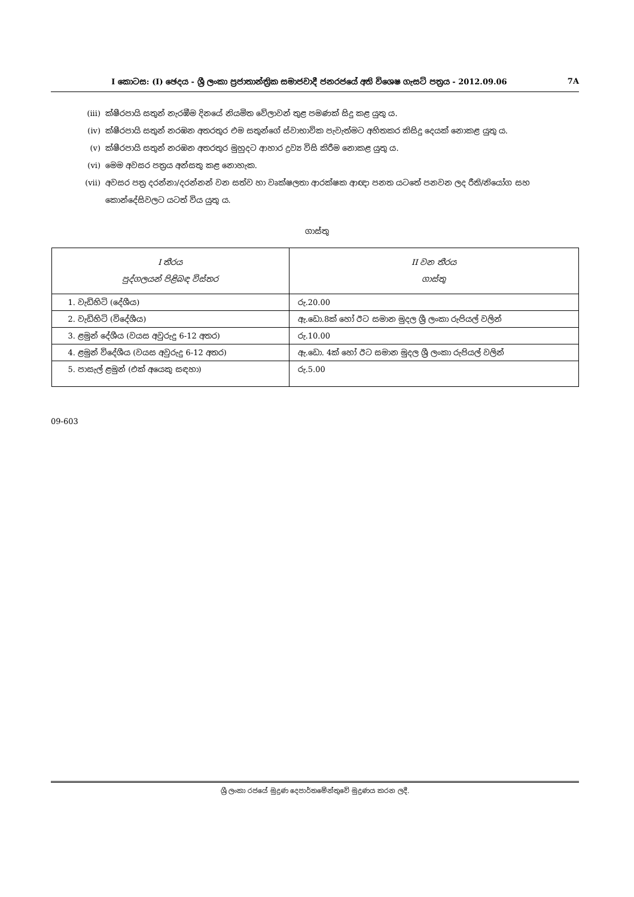I කොටස: (I) ඡෙදය - ශ්‍රී ලංකා ප්‍රජාතාන්ත්‍රික සමාජවාදී ජනරජයේ අති විශෙෂ ගැසට් පත්‍රය - 2012.09.06 7A
(iii) ක්ෂීරපායි සතුන් නැරඹීම දිනයේ නියමිත වේලාවන් තුළ පමණක් සිදු කළ යුතු ය.
(iv) ක්ෂීරපායි සතුන් නරඹන අතරතුර එම සතුන්ගේ ස්වාභාවික පැවැත්මට අහිතකර කිසිදු දෙයක් නොකළ යුතු ය.
(v) ක්ෂීරපායි සතුන් නරඹන අතරතුර මුහුදට ආහාර ද්‍රව්‍ය විසි කිරීම නොකළ යුතු ය.
(vi) මෙම අවසර පත්‍රය අන්සතු කළ නොහැක.
(vii) අවසර පත්‍ර දරන්නා/දරන්නන් වන සත්ව හා වෘක්ෂලතා ආරක්ෂක ආඥා පනත යටතේ පනවන ලද රීති/නියෝග සහ කොන්දේසිවලට යටත් විය යුතු ය.
ගාස්තු
| I තීරය පුද්ගලයන් පිළිබඳ විස්තර | II වන තීරය ගාස්තු |
| --- | --- |
| 1. වැඩිහිටි (දේශීය) | රු.20.00 |
| 2. වැඩිහිටි (විදේශීය) | ඇ.ඩො.8ක් හෝ ඊට සමාන මුදල ශ්‍රී ලංකා රුපියල් වලින් |
| 3. ළමුන් දේශීය (වයස අවුරුදු 6-12 අතර) | රු.10.00 |
| 4. ළමුන් විදේශීය (වයස අවුරුදු 6-12 අතර) | ඇ.ඩො. 4ක් හෝ ඊට සමාන මුදල ශ්‍රී ලංකා රුපියල් වලින් |
| 5. පාසැල් ළමුන් (එක් අයෙකු සඳහා) | රු.5.00 |
09-603
ශ්‍රී ලංකා රජයේ මුද්‍රණ දෙපාර්තමේන්තුවේ මුද්‍රණය කරන ලදී.